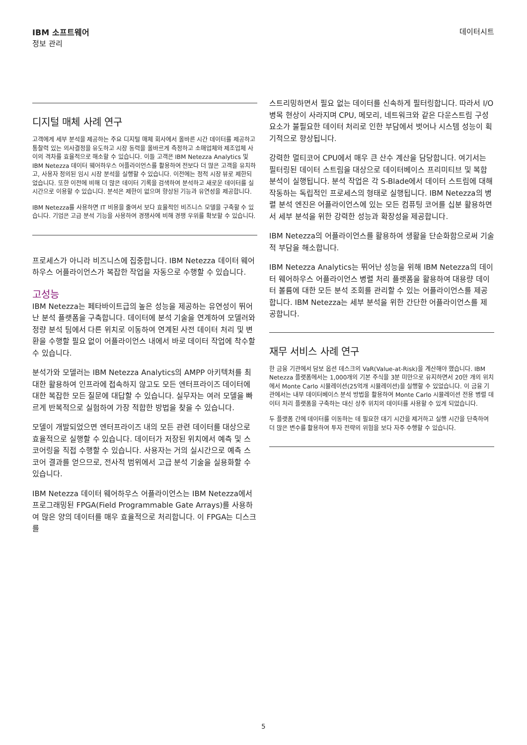IBM 소프트웨어
정보 관리
데이터시트
디지털 매체 사례 연구
고객에게 세부 분석을 제공하는 주요 디지털 매체 회사에서 올바른 시간 데이터를 제공하고 통찰력 있는 의사결정을 유도하고 시장 동력을 올바르게 측정하고 소매업체와 제조업체 사이의 격차를 효율적으로 해소할 수 있습니다. 이들 고객은 IBM Netezza Analytics 및 IBM Netezza 데이터 웨어하우스 어플라이언스를 활용하여 전보다 더 많은 고객을 유치하고, 사용자 정의된 임시 시장 분석을 실행할 수 있습니다. 이전에는 정적 시장 뷰로 제한되었습니다. 또한 이전에 비해 더 많은 데이터 기록을 검색하여 분석하고 새로운 데이터를 실시간으로 이용할 수 있습니다. 분석은 제한이 없으며 향상된 기능과 유연성을 제공합니다.
IBM Netezza를 사용하면 IT 비용을 줄여서 보다 효율적인 비즈니스 모델을 구축할 수 있습니다. 기업은 고급 분석 기능을 사용하여 경쟁사에 비해 경쟁 우위를 확보할 수 있습니다.
프로세스가 아니라 비즈니스에 집중합니다. IBM Netezza 데이터 웨어하우스 어플라이언스가 복잡한 작업을 자동으로 수행할 수 있습니다.
고성능
IBM Netezza는 페타바이트급의 높은 성능을 제공하는 유연성이 뛰어난 분석 플랫폼을 구축합니다. 데이터에 분석 기술을 연계하여 모델러와 정량 분석 팀에서 다른 위치로 이동하여 연계된 사전 데이터 처리 및 변환을 수행할 필요 없이 어플라이언스 내에서 바로 데이터 작업에 착수할 수 있습니다.
분석가와 모델러는 IBM Netezza Analytics의 AMPP 아키텍처를 최대한 활용하여 인프라에 접속하지 않고도 모든 엔터프라이즈 데이터에 대한 복잡한 모든 질문에 대답할 수 있습니다. 실무자는 여러 모델을 빠르게 반복적으로 실험하여 가장 적합한 방법을 찾을 수 있습니다.
모델이 개발되었으면 엔터프라이즈 내의 모든 관련 데이터를 대상으로 효율적으로 실행할 수 있습니다. 데이터가 저장된 위치에서 예측 및 스코어링을 직접 수행할 수 있습니다. 사용자는 거의 실시간으로 예측 스코어 결과를 얻으므로, 전사적 범위에서 고급 분석 기술을 실용화할 수 있습니다.
IBM Netezza 데이터 웨어하우스 어플라이언스는 IBM Netezza에서 프로그래밍된 FPGA(Field Programmable Gate Arrays)를 사용하여 많은 양의 데이터를 매우 효율적으로 처리합니다. 이 FPGA는 디스크를
스트리밍하면서 필요 없는 데이터를 신속하게 필터링합니다. 따라서 I/O 병목 현상이 사라지며 CPU, 메모리, 네트워크와 같은 다운스트림 구성 요소가 불필요한 데이터 처리로 인한 부담에서 벗어나 시스템 성능이 획기적으로 향상됩니다.
강력한 멀티코어 CPU에서 매우 큰 산수 계산을 담당합니다. 여기서는 필터링된 데이터 스트림을 대상으로 데이터베이스 프리미티브 및 복합 분석이 실행됩니다. 분석 작업은 각 S-Blade에서 데이터 스트림에 대해 작동하는 독립적인 프로세스의 형태로 실행됩니다. IBM Netezza의 병렬 분석 엔진은 어플라이언스에 있는 모든 컴퓨팅 코어를 십분 활용하면서 세부 분석을 위한 강력한 성능과 확장성을 제공합니다.
IBM Netezza의 어플라이언스를 활용하여 생활을 단순화함으로써 기술적 부담을 해소합니다.
IBM Netezza Analytics는 뛰어난 성능을 위해 IBM Netezza의 데이터 웨어하우스 어플라이언스 병렬 처리 플랫폼을 활용하여 대용량 데이터 볼륨에 대한 모든 분석 조회를 관리할 수 있는 어플라이언스를 제공합니다. IBM Netezza는 세부 분석을 위한 간단한 어플라이언스를 제공합니다.
재무 서비스 사례 연구
한 금융 기관에서 담보 옵션 데스크의 VaR(Value-at-Risk)을 계산해야 했습니다. IBM Netezza 플랫폼에서는 1,000개의 기본 주식을 3분 미만으로 유지하면서 20만 개의 위치에서 Monte Carlo 시뮬레이션(25억개 시뮬레이션)을 실행할 수 있었습니다. 이 금융 기관에서는 내부 데이터베이스 분석 방법을 활용하여 Monte Carlo 시뮬레이션 전용 병렬 데이터 처리 플랫폼을 구축하는 대신 상주 위치의 데이터를 사용할 수 있게 되었습니다.
두 플랫폼 간에 데이터를 이동하는 데 필요한 대기 시간을 제거하고 실행 시간을 단축하여 더 많은 변수를 활용하여 투자 전략의 위험을 보다 자주 수행할 수 있습니다.
5